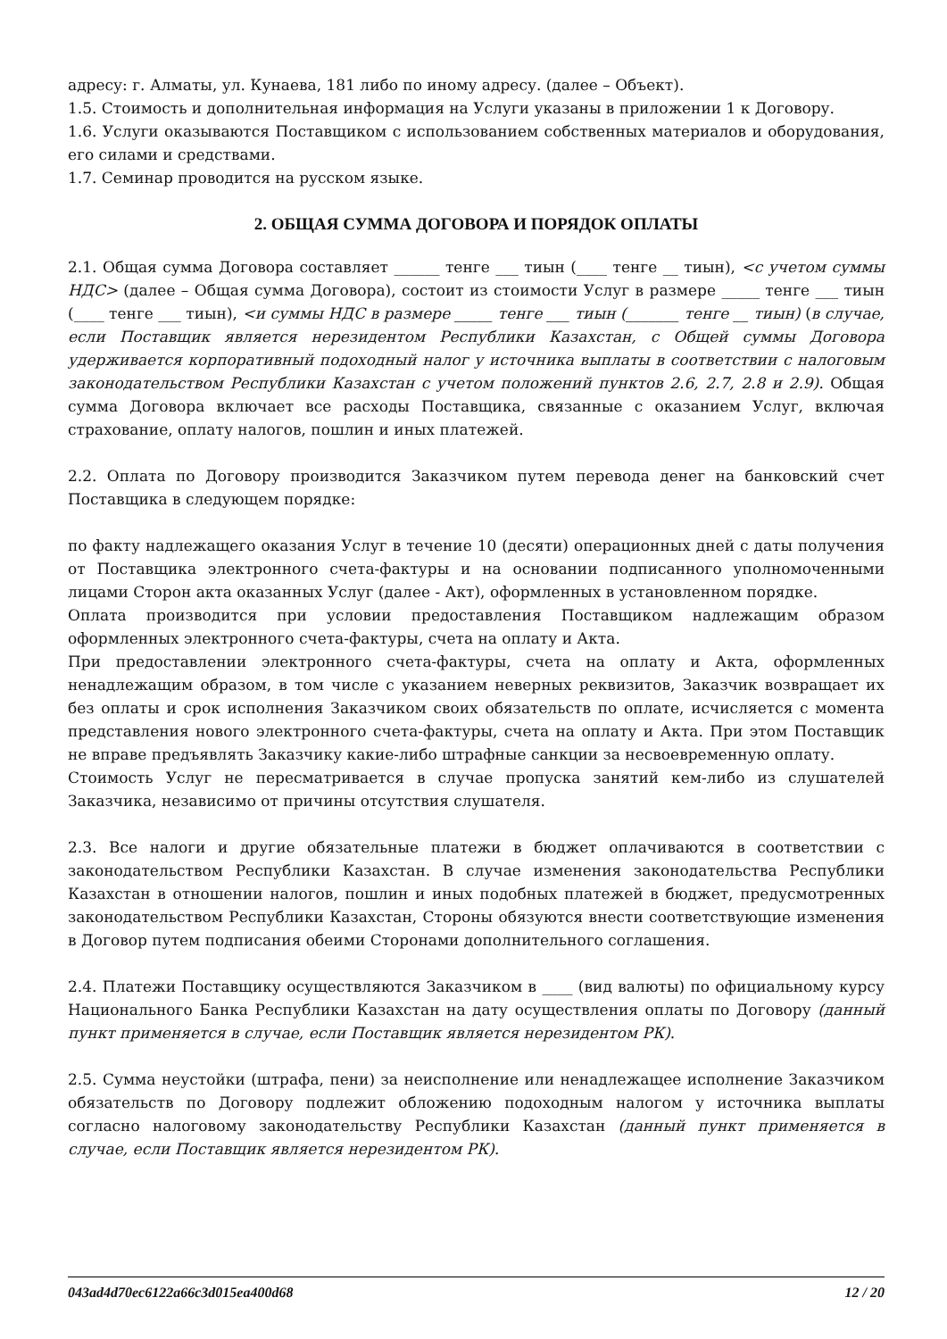адресу: г. Алматы, ул. Кунаева, 181 либо по иному адресу. (далее – Объект).
1.5. Стоимость и дополнительная информация на Услуги указаны в приложении 1 к Договору.
1.6. Услуги оказываются Поставщиком с использованием собственных материалов и оборудования, его силами и средствами.
1.7. Семинар проводится на русском языке.
2. ОБЩАЯ СУММА ДОГОВОРА И ПОРЯДОК ОПЛАТЫ
2.1. Общая сумма Договора составляет ______ тенге ___ тиын (____ тенге __ тиын), <с учетом суммы НДС> (далее – Общая сумма Договора), состоит из стоимости Услуг в размере _____ тенге ___ тиын (____ тенге ___ тиын), <и суммы НДС в размере _____ тенге ___ тиын (_______ тенге __ тиын) (в случае, если Поставщик является нерезидентом Республики Казахстан, с Общей суммы Договора удерживается корпоративный подоходный налог у источника выплаты в соответствии с налоговым законодательством Республики Казахстан с учетом положений пунктов 2.6, 2.7, 2.8 и 2.9). Общая сумма Договора включает все расходы Поставщика, связанные с оказанием Услуг, включая страхование, оплату налогов, пошлин и иных платежей.
2.2. Оплата по Договору производится Заказчиком путем перевода денег на банковский счет Поставщика в следующем порядке:
по факту надлежащего оказания Услуг в течение 10 (десяти) операционных дней с даты получения от Поставщика электронного счета-фактуры и на основании подписанного уполномоченными лицами Сторон акта оказанных Услуг (далее - Акт), оформленных в установленном порядке.
Оплата производится при условии предоставления Поставщиком надлежащим образом оформленных электронного счета-фактуры, счета на оплату и Акта.
При предоставлении электронного счета-фактуры, счета на оплату и Акта, оформленных ненадлежащим образом, в том числе с указанием неверных реквизитов, Заказчик возвращает их без оплаты и срок исполнения Заказчиком своих обязательств по оплате, исчисляется с момента представления нового электронного счета-фактуры, счета на оплату и Акта. При этом Поставщик не вправе предъявлять Заказчику какие-либо штрафные санкции за несвоевременную оплату.
Стоимость Услуг не пересматривается в случае пропуска занятий кем-либо из слушателей Заказчика, независимо от причины отсутствия слушателя.
2.3. Все налоги и другие обязательные платежи в бюджет оплачиваются в соответствии с законодательством Республики Казахстан. В случае изменения законодательства Республики Казахстан в отношении налогов, пошлин и иных подобных платежей в бюджет, предусмотренных законодательством Республики Казахстан, Стороны обязуются внести соответствующие изменения в Договор путем подписания обеими Сторонами дополнительного соглашения.
2.4. Платежи Поставщику осуществляются Заказчиком в ____ (вид валюты) по официальному курсу Национального Банка Республики Казахстан на дату осуществления оплаты по Договору (данный пункт применяется в случае, если Поставщик является нерезидентом РК).
2.5. Сумма неустойки (штрафа, пени) за неисполнение или ненадлежащее исполнение Заказчиком обязательств по Договору подлежит обложению подоходным налогом у источника выплаты согласно налоговому законодательству Республики Казахстан (данный пункт применяется в случае, если Поставщик является нерезидентом РК).
043ad4d70ec6122a66c3d015ea400d68 12 / 20